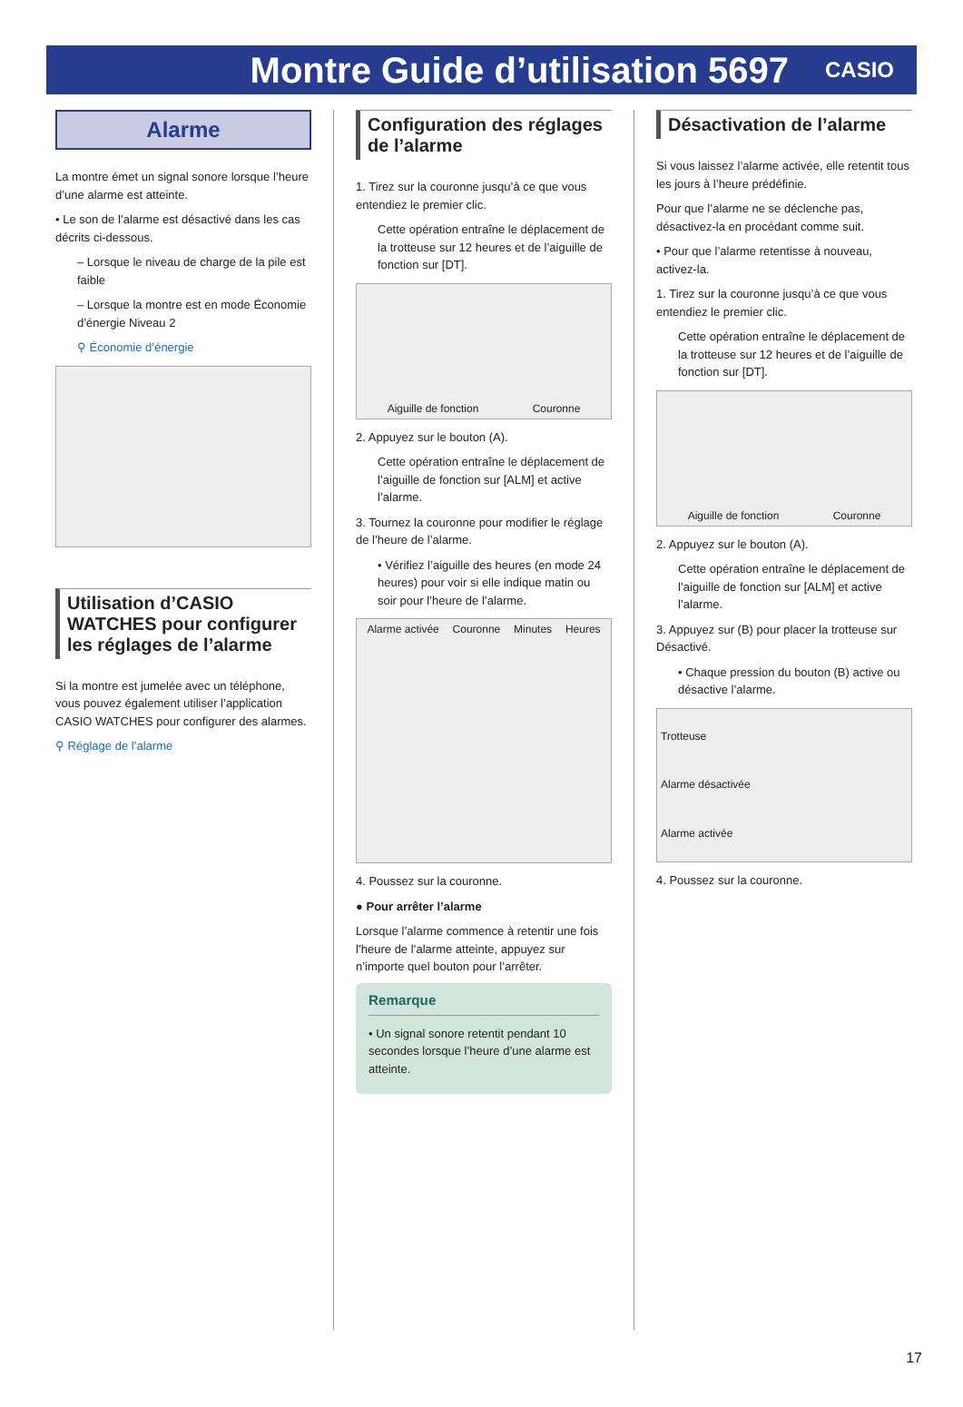Montre Guide d’utilisation 5697
CASIO
Alarme
La montre émet un signal sonore lorsque l’heure d’une alarme est atteinte.
• Le son de l’alarme est désactivé dans les cas décrits ci-dessous.
– Lorsque le niveau de charge de la pile est faible
– Lorsque la montre est en mode Économie d’énergie Niveau 2
⚲ Économie d’énergie
Utilisation d’CASIO WATCHES pour configurer les réglages de l’alarme
Si la montre est jumelée avec un téléphone, vous pouvez également utiliser l’application CASIO WATCHES pour configurer des alarmes.
⚲ Réglage de l’alarme
Configuration des réglages de l’alarme
1. Tirez sur la couronne jusqu’à ce que vous entendiez le premier clic.
Cette opération entraîne le déplacement de la trotteuse sur 12 heures et de l’aiguille de fonction sur [DT].
Aiguille de fonction Couronne
2. Appuyez sur le bouton (A).
Cette opération entraîne le déplacement de l’aiguille de fonction sur [ALM] et active l’alarme.
3. Tournez la couronne pour modifier le réglage de l’heure de l’alarme.
• Vérifiez l’aiguille des heures (en mode 24 heures) pour voir si elle indique matin ou soir pour l’heure de l’alarme.
Alarme activée Couronne Minutes Heures
4. Poussez sur la couronne.
● Pour arrêter l’alarme
Lorsque l’alarme commence à retentir une fois l’heure de l’alarme atteinte, appuyez sur n’importe quel bouton pour l’arrêter.
Remarque
• Un signal sonore retentit pendant 10 secondes lorsque l’heure d’une alarme est atteinte.
Désactivation de l’alarme
Si vous laissez l’alarme activée, elle retentit tous les jours à l’heure prédéfinie.
Pour que l’alarme ne se déclenche pas, désactivez-la en procédant comme suit.
• Pour que l’alarme retentisse à nouveau, activez-la.
1. Tirez sur la couronne jusqu’à ce que vous entendiez le premier clic.
Cette opération entraîne le déplacement de la trotteuse sur 12 heures et de l’aiguille de fonction sur [DT].
Aiguille de fonction Couronne
2. Appuyez sur le bouton (A).
Cette opération entraîne le déplacement de l’aiguille de fonction sur [ALM] et active l’alarme.
3. Appuyez sur (B) pour placer la trotteuse sur Désactivé.
• Chaque pression du bouton (B) active ou désactive l’alarme.
Trotteuse
Alarme désactivée
Alarme activée
4. Poussez sur la couronne.
17